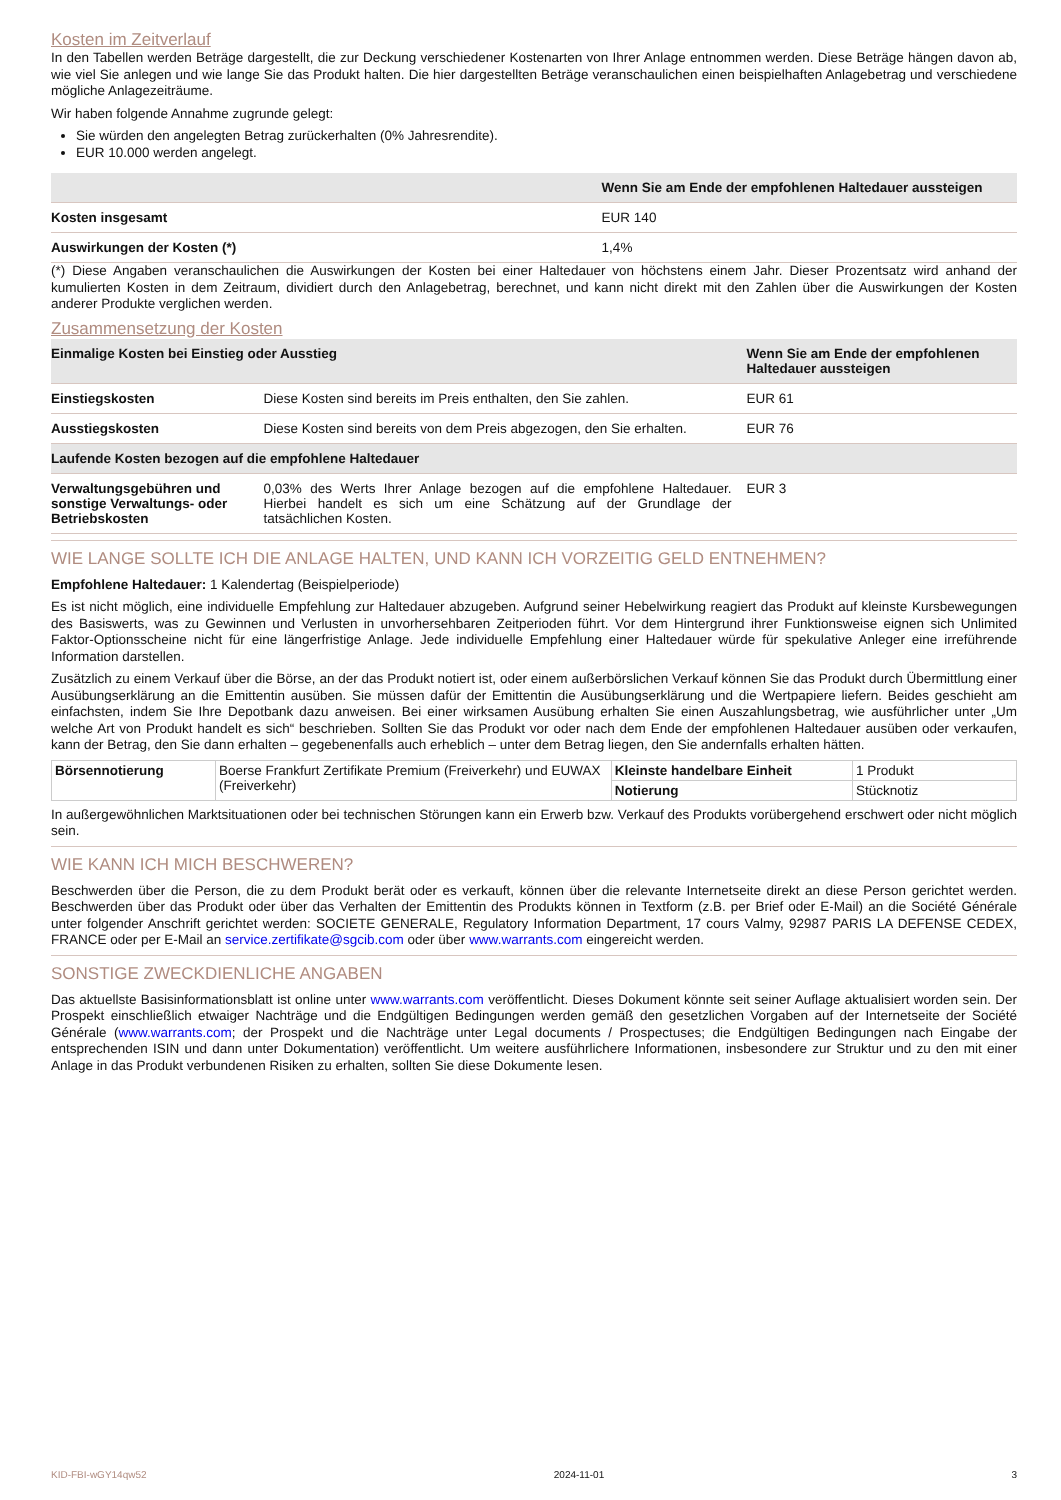Kosten im Zeitverlauf
In den Tabellen werden Beträge dargestellt, die zur Deckung verschiedener Kostenarten von Ihrer Anlage entnommen werden. Diese Beträge hängen davon ab, wie viel Sie anlegen und wie lange Sie das Produkt halten. Die hier dargestellten Beträge veranschaulichen einen beispielhaften Anlagebetrag und verschiedene mögliche Anlagezeiträume.
Wir haben folgende Annahme zugrunde gelegt:
Sie würden den angelegten Betrag zurückerhalten (0% Jahresrendite).
EUR 10.000 werden angelegt.
| | Wenn Sie am Ende der empfohlenen Haltedauer aussteigen |
| --- | --- |
| Kosten insgesamt | EUR 140 |
| Auswirkungen der Kosten (*) | 1,4% |
(*) Diese Angaben veranschaulichen die Auswirkungen der Kosten bei einer Haltedauer von höchstens einem Jahr. Dieser Prozentsatz wird anhand der kumulierten Kosten in dem Zeitraum, dividiert durch den Anlagebetrag, berechnet, und kann nicht direkt mit den Zahlen über die Auswirkungen der Kosten anderer Produkte verglichen werden.
Zusammensetzung der Kosten
| Einmalige Kosten bei Einstieg oder Ausstieg | | Wenn Sie am Ende der empfohlenen Haltedauer aussteigen |
| --- | --- | --- |
| Einstiegskosten | Diese Kosten sind bereits im Preis enthalten, den Sie zahlen. | EUR 61 |
| Ausstiegskosten | Diese Kosten sind bereits von dem Preis abgezogen, den Sie erhalten. | EUR 76 |
| Laufende Kosten bezogen auf die empfohlene Haltedauer | | |
| Verwaltungsgebühren und sonstige Verwaltungs- oder Betriebskosten | 0,03% des Werts Ihrer Anlage bezogen auf die empfohlene Haltedauer. Hierbei handelt es sich um eine Schätzung auf der Grundlage der tatsächlichen Kosten. | EUR 3 |
WIE LANGE SOLLTE ICH DIE ANLAGE HALTEN, UND KANN ICH VORZEITIG GELD ENTNEHMEN?
Empfohlene Haltedauer: 1 Kalendertag (Beispielperiode)
Es ist nicht möglich, eine individuelle Empfehlung zur Haltedauer abzugeben. Aufgrund seiner Hebelwirkung reagiert das Produkt auf kleinste Kursbewegungen des Basiswerts, was zu Gewinnen und Verlusten in unvorhersehbaren Zeitperioden führt. Vor dem Hintergrund ihrer Funktionsweise eignen sich Unlimited Faktor-Optionsscheine nicht für eine längerfristige Anlage. Jede individuelle Empfehlung einer Haltedauer würde für spekulative Anleger eine irreführende Information darstellen.
Zusätzlich zu einem Verkauf über die Börse, an der das Produkt notiert ist, oder einem außerbörslichen Verkauf können Sie das Produkt durch Übermittlung einer Ausübungserklärung an die Emittentin ausüben. Sie müssen dafür der Emittentin die Ausübungserklärung und die Wertpapiere liefern. Beides geschieht am einfachsten, indem Sie Ihre Depotbank dazu anweisen. Bei einer wirksamen Ausübung erhalten Sie einen Auszahlungsbetrag, wie ausführlicher unter „Um welche Art von Produkt handelt es sich“ beschrieben. Sollten Sie das Produkt vor oder nach dem Ende der empfohlenen Haltedauer ausüben oder verkaufen, kann der Betrag, den Sie dann erhalten – gegebenenfalls auch erheblich – unter dem Betrag liegen, den Sie andernfalls erhalten hätten.
| Börsennotierung | Boerse Frankfurt Zertifikate Premium (Freiverkehr) und EUWAX (Freiverkehr) | Kleinste handelbare Einheit | 1 Produkt |
| | | Notierung | Stücknotiz |
In außergewöhnlichen Marktsituationen oder bei technischen Störungen kann ein Erwerb bzw. Verkauf des Produkts vorübergehend erschwert oder nicht möglich sein.
WIE KANN ICH MICH BESCHWEREN?
Beschwerden über die Person, die zu dem Produkt berät oder es verkauft, können über die relevante Internetseite direkt an diese Person gerichtet werden. Beschwerden über das Produkt oder über das Verhalten der Emittentin des Produkts können in Textform (z.B. per Brief oder E-Mail) an die Société Générale unter folgender Anschrift gerichtet werden: SOCIETE GENERALE, Regulatory Information Department, 17 cours Valmy, 92987 PARIS LA DEFENSE CEDEX, FRANCE oder per E-Mail an service.zertifikate@sgcib.com oder über www.warrants.com eingereicht werden.
SONSTIGE ZWECKDIENLICHE ANGABEN
Das aktuellste Basisinformationsblatt ist online unter www.warrants.com veröffentlicht. Dieses Dokument könnte seit seiner Auflage aktualisiert worden sein. Der Prospekt einschließlich etwaiger Nachträge und die Endgültigen Bedingungen werden gemäß den gesetzlichen Vorgaben auf der Internetseite der Société Générale (www.warrants.com; der Prospekt und die Nachträge unter Legal documents / Prospectuses; die Endgültigen Bedingungen nach Eingabe der entsprechenden ISIN und dann unter Dokumentation) veröffentlicht. Um weitere ausführlichere Informationen, insbesondere zur Struktur und zu den mit einer Anlage in das Produkt verbundenen Risiken zu erhalten, sollten Sie diese Dokumente lesen.
KID-FBI-wGY14qw52 2024-11-01 3